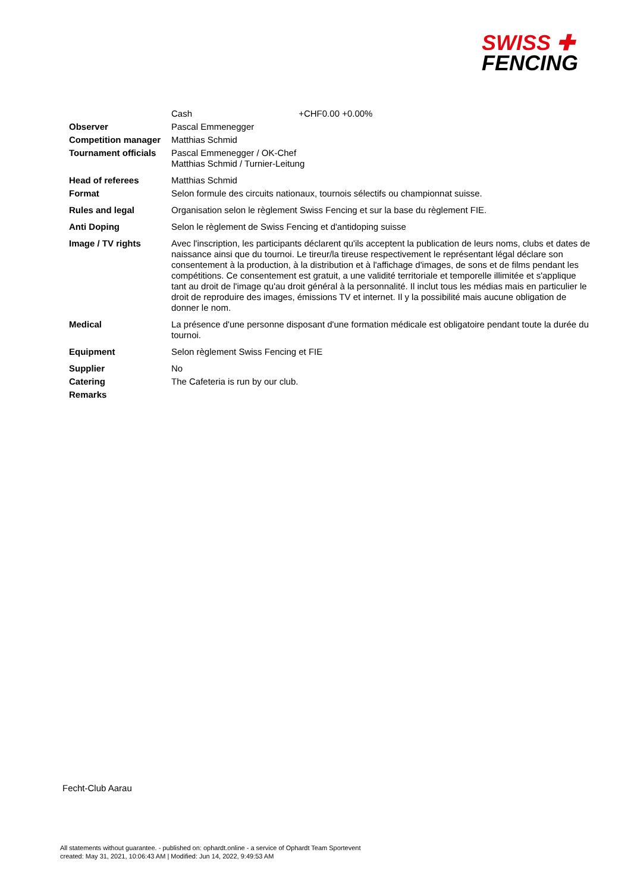SWISS ✚
FENCING
| | Cash +CHF0.00 +0.00% |
| Observer | Pascal Emmenegger |
| Competition manager | Matthias Schmid |
| Tournament officials | Pascal Emmenegger / OK-Chef Matthias Schmid / Turnier-Leitung |
| Head of referees | Matthias Schmid |
| Format | Selon formule des circuits nationaux, tournois sélectifs ou championnat suisse. |
| Rules and legal | Organisation selon le règlement Swiss Fencing et sur la base du règlement FIE. |
| Anti Doping | Selon le règlement de Swiss Fencing et d'antidoping suisse |
| Image / TV rights | Avec l'inscription, les participants déclarent qu'ils acceptent la publication de leurs noms, clubs et dates de naissance ainsi que du tournoi. Le tireur/la tireuse respectivement le représentant légal déclare son consentement à la production, à la distribution et à l'affichage d'images, de sons et de films pendant les compétitions. Ce consentement est gratuit, a une validité territoriale et temporelle illimitée et s'applique tant au droit de l'image qu'au droit général à la personnalité. Il inclut tous les médias mais en particulier le droit de reproduire des images, émissions TV et internet. Il y la possibilité mais aucune obligation de donner le nom. |
| Medical | La présence d'une personne disposant d'une formation médicale est obligatoire pendant toute la durée du tournoi. |
| Equipment | Selon règlement Swiss Fencing et FIE |
| Supplier | No |
| Catering | The Cafeteria is run by our club. |
| Remarks | |
Fecht-Club Aarau
All statements without guarantee. - published on: ophardt.online - a service of Ophardt Team Sportevent
created: May 31, 2021, 10:06:43 AM | Modified: Jun 14, 2022, 9:49:53 AM